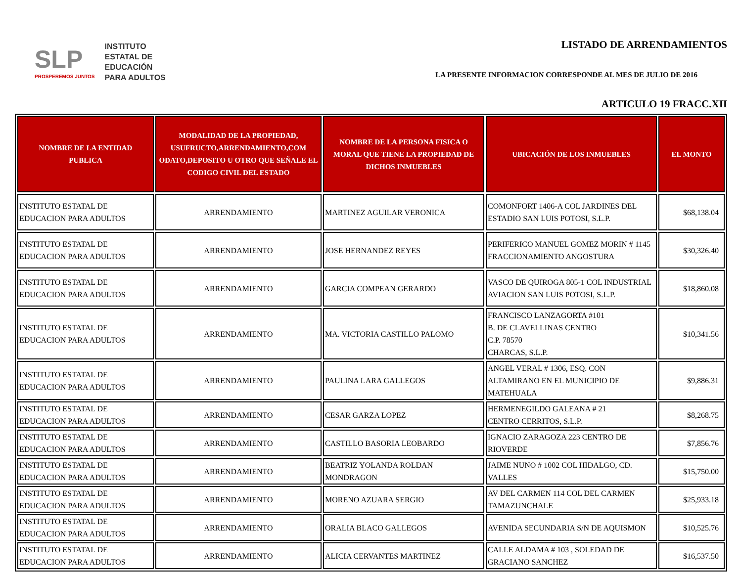SLP
PROSPEREMOS JUNTOS
INSTITUTO
ESTATAL DE
EDUCACIÓN
PARA ADULTOS
LISTADO DE ARRENDAMIENTOS
LA PRESENTE INFORMACION CORRESPONDE AL MES DE JULIO DE 2016
ARTICULO 19 FRACC.XII
| NOMBRE DE LA ENTIDAD PUBLICA | MODALIDAD DE LA PROPIEDAD, USUFRUCTO,ARRENDAMIENTO,COM ODATO,DEPOSITO U OTRO QUE SEÑALE EL CODIGO CIVIL DEL ESTADO | NOMBRE DE LA PERSONA FISICA O MORAL QUE TIENE LA PROPIEDAD DE DICHOS INMUEBLES | UBICACIÓN DE LOS INMUEBLES | EL MONTO |
| --- | --- | --- | --- | --- |
| INSTITUTO ESTATAL DE EDUCACION PARA ADULTOS | ARRENDAMIENTO | MARTINEZ AGUILAR VERONICA | COMONFORT 1406-A COL JARDINES DEL ESTADIO SAN LUIS POTOSI, S.L.P. | $68,138.04 |
| INSTITUTO ESTATAL DE EDUCACION PARA ADULTOS | ARRENDAMIENTO | JOSE HERNANDEZ REYES | PERIFERICO MANUEL GOMEZ MORIN # 1145 FRACCIONAMIENTO ANGOSTURA | $30,326.40 |
| INSTITUTO ESTATAL DE EDUCACION PARA ADULTOS | ARRENDAMIENTO | GARCIA COMPEAN GERARDO | VASCO DE QUIROGA 805-1 COL INDUSTRIAL AVIACION SAN LUIS POTOSI, S.L.P. | $18,860.08 |
| INSTITUTO ESTATAL DE EDUCACION PARA ADULTOS | ARRENDAMIENTO | MA. VICTORIA CASTILLO PALOMO | FRANCISCO LANZAGORTA #101 B. DE CLAVELLINAS CENTRO C.P. 78570 CHARCAS, S.L.P. | $10,341.56 |
| INSTITUTO ESTATAL DE EDUCACION PARA ADULTOS | ARRENDAMIENTO | PAULINA LARA GALLEGOS | ANGEL VERAL # 1306, ESQ. CON ALTAMIRANO EN EL MUNICIPIO DE MATEHUALA | $9,886.31 |
| INSTITUTO ESTATAL DE EDUCACION PARA ADULTOS | ARRENDAMIENTO | CESAR GARZA LOPEZ | HERMENEGILDO GALEANA # 21 CENTRO CERRITOS, S.L.P. | $8,268.75 |
| INSTITUTO ESTATAL DE EDUCACION PARA ADULTOS | ARRENDAMIENTO | CASTILLO BASORIA LEOBARDO | IGNACIO ZARAGOZA 223 CENTRO DE RIOVERDE | $7,856.76 |
| INSTITUTO ESTATAL DE EDUCACION PARA ADULTOS | ARRENDAMIENTO | BEATRIZ YOLANDA ROLDAN MONDRAGON | JAIME NUNO # 1002 COL HIDALGO, CD. VALLES | $15,750.00 |
| INSTITUTO ESTATAL DE EDUCACION PARA ADULTOS | ARRENDAMIENTO | MORENO AZUARA SERGIO | AV DEL CARMEN 114 COL DEL CARMEN TAMAZUNCHALE | $25,933.18 |
| INSTITUTO ESTATAL DE EDUCACION PARA ADULTOS | ARRENDAMIENTO | ORALIA BLACO GALLEGOS | AVENIDA SECUNDARIA S/N DE AQUISMON | $10,525.76 |
| INSTITUTO ESTATAL DE EDUCACION PARA ADULTOS | ARRENDAMIENTO | ALICIA CERVANTES MARTINEZ | CALLE ALDAMA # 103 , SOLEDAD DE GRACIANO SANCHEZ | $16,537.50 |